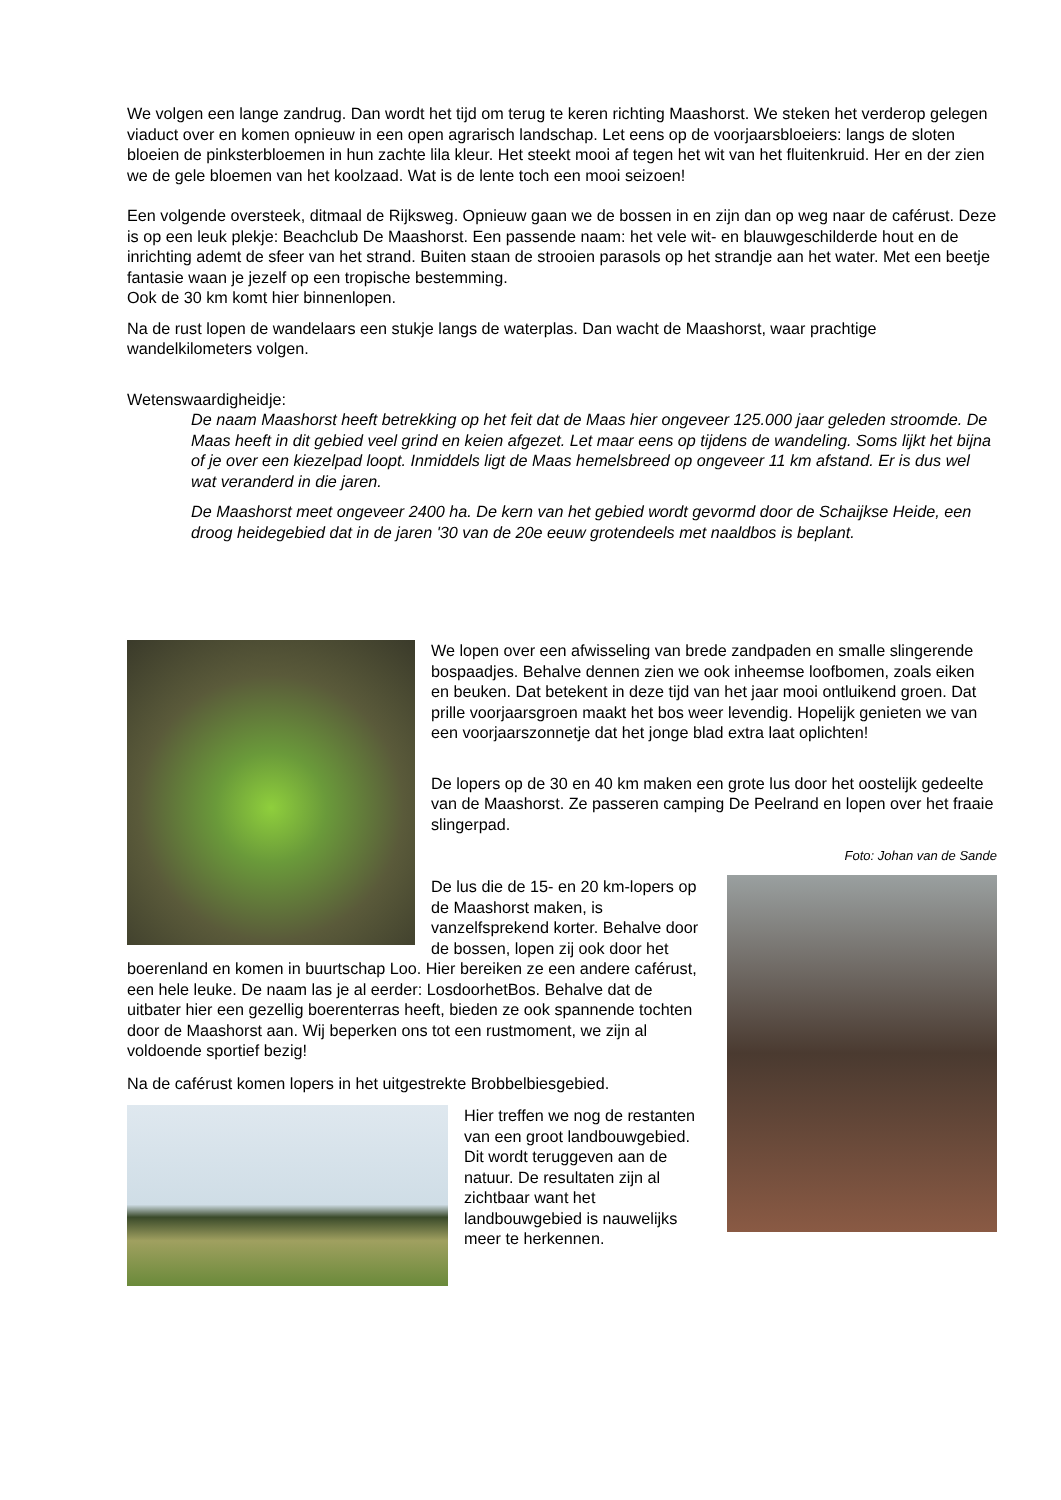We volgen een lange zandrug. Dan wordt het tijd om terug te keren richting Maashorst. We steken het verderop gelegen viaduct over en komen opnieuw in een open agrarisch landschap. Let eens op de voorjaarsbloeiers: langs de sloten bloeien de pinksterbloemen in hun zachte lila kleur. Het steekt mooi af tegen het wit van het fluitenkruid. Her en der zien we de gele bloemen van het koolzaad. Wat is de lente toch een mooi seizoen!
Een volgende oversteek, ditmaal de Rijksweg. Opnieuw gaan we de bossen in en zijn dan op weg naar de caférust. Deze is op een leuk plekje: Beachclub De Maashorst. Een passende naam: het vele wit- en blauwgeschilderde hout en de inrichting ademt de sfeer van het strand. Buiten staan de strooien parasols op het strandje aan het water. Met een beetje fantasie waan je jezelf op een tropische bestemming.
Ook de 30 km komt hier binnenlopen.
Na de rust lopen de wandelaars een stukje langs de waterplas. Dan wacht de Maashorst, waar prachtige wandelkilometers volgen.
Wetenswaardigheidje:
De naam Maashorst heeft betrekking op het feit dat de Maas hier ongeveer 125.000 jaar geleden stroomde. De Maas heeft in dit gebied veel grind en keien afgezet. Let maar eens op tijdens de wandeling. Soms lijkt het bijna of je over een kiezelpad loopt. Inmiddels ligt de Maas hemelsbreed op ongeveer 11 km afstand. Er is dus wel wat veranderd in die jaren.
De Maashorst meet ongeveer 2400 ha. De kern van het gebied wordt gevormd door de Schaijkse Heide, een droog heidegebied dat in de jaren '30 van de 20e eeuw grotendeels met naaldbos is beplant.
We lopen over een afwisseling van brede zandpaden en smalle slingerende bospaadjes. Behalve dennen zien we ook inheemse loofbomen, zoals eiken en beuken. Dat betekent in deze tijd van het jaar mooi ontluikend groen. Dat prille voorjaarsgroen maakt het bos weer levendig. Hopelijk genieten we van een voorjaarszonnetje dat het jonge blad extra laat oplichten!
De lopers op de 30 en 40 km maken een grote lus door het oostelijk gedeelte van de Maashorst. Ze passeren camping De Peelrand en lopen over het fraaie slingerpad.
Foto: Johan van de Sande
De lus die de 15- en 20 km-lopers op de Maashorst maken, is vanzelfsprekend korter. Behalve door de bossen, lopen zij ook door het boerenland en komen in buurtschap Loo. Hier bereiken ze een andere caférust, een hele leuke. De naam las je al eerder: LosdoorhetBos. Behalve dat de uitbater hier een gezellig boerenterras heeft, bieden ze ook spannende tochten door de Maashorst aan. Wij beperken ons tot een rustmoment, we zijn al voldoende sportief bezig!
Na de caférust komen lopers in het uitgestrekte Brobbelbiesgebied.
Hier treffen we nog de restanten van een groot landbouwgebied. Dit wordt teruggeven aan de natuur. De resultaten zijn al zichtbaar want het landbouwgebied is nauwelijks meer te herkennen.